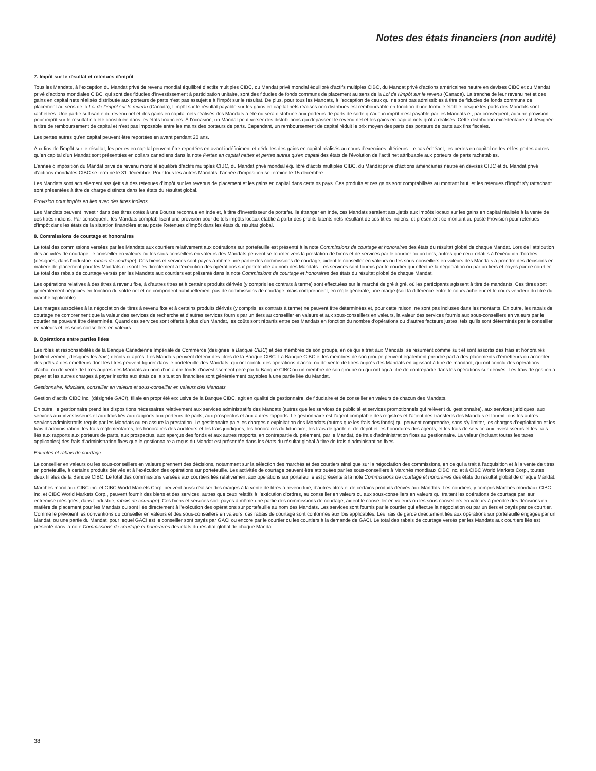Notes des états financiers (non audité)
7. Impôt sur le résultat et retenues d’impôt
Tous les Mandats, à l’exception du Mandat privé de revenu mondial équilibré d’actifs multiples CIBC, du Mandat privé mondial équilibré d’actifs multiples CIBC, du Mandat privé d’actions américaines neutre en devises CIBC et du Mandat privé d’actions mondiales CIBC, qui sont des fiducies d’investissement à participation unitaire, sont des fiducies de fonds communs de placement au sens de la Loi de l’impôt sur le revenu (Canada). La tranche de leur revenu net et des gains en capital nets réalisés distribuée aux porteurs de parts n’est pas assujettie à l’impôt sur le résultat. De plus, pour tous les Mandats, à l’exception de ceux qui ne sont pas admissibles à titre de fiducies de fonds communs de placement au sens de la Loi de l’impôt sur le revenu (Canada), l’impôt sur le résultat payable sur les gains en capital nets réalisés non distribués est remboursable en fonction d’une formule établie lorsque les parts des Mandats sont rachetées. Une partie suffisante du revenu net et des gains en capital nets réalisés des Mandats a été ou sera distribuée aux porteurs de parts de sorte qu’aucun impôt n’est payable par les Mandats et, par conséquent, aucune provision pour impôt sur le résultat n’a été constituée dans les états financiers. À l’occasion, un Mandat peut verser des distributions qui dépassent le revenu net et les gains en capital nets qu’il a réalisés. Cette distribution excédentaire est désignée à titre de remboursement de capital et n’est pas imposable entre les mains des porteurs de parts. Cependant, un remboursement de capital réduit le prix moyen des parts des porteurs de parts aux fins fiscales.
Les pertes autres qu’en capital peuvent être reportées en avant pendant 20 ans.
Aux fins de l’impôt sur le résultat, les pertes en capital peuvent être reportées en avant indéfiniment et déduites des gains en capital réalisés au cours d’exercices ultérieurs. Le cas échéant, les pertes en capital nettes et les pertes autres qu’en capital d’un Mandat sont présentées en dollars canadiens dans la note Pertes en capital nettes et pertes autres qu’en capital des états de l’évolution de l’actif net attribuable aux porteurs de parts rachetables.
L’année d’imposition du Mandat privé de revenu mondial équilibré d’actifs multiples CIBC, du Mandat privé mondial équilibré d’actifs multiples CIBC, du Mandat privé d’actions américaines neutre en devises CIBC et du Mandat privé d’actions mondiales CIBC se termine le 31 décembre. Pour tous les autres Mandats, l’année d’imposition se termine le 15 décembre.
Les Mandats sont actuellement assujettis à des retenues d’impôt sur les revenus de placement et les gains en capital dans certains pays. Ces produits et ces gains sont comptabilisés au montant brut, et les retenues d’impôt s’y rattachant sont présentées à titre de charge distincte dans les états du résultat global.
Provision pour impôts en lien avec des titres indiens
Les Mandats peuvent investir dans des titres cotés à une Bourse reconnue en Inde et, à titre d’investisseur de portefeuille étranger en Inde, ces Mandats seraient assujettis aux impôts locaux sur les gains en capital réalisés à la vente de ces titres indiens. Par conséquent, les Mandats comptabilisent une provision pour de tels impôts locaux établie à partir des profits latents nets résultant de ces titres indiens, et présentent ce montant au poste Provision pour retenues d’impôt dans les états de la situation financière et au poste Retenues d’impôt dans les états du résultat global.
8. Commissions de courtage et honoraires
Le total des commissions versées par les Mandats aux courtiers relativement aux opérations sur portefeuille est présenté à la note Commissions de courtage et honoraires des états du résultat global de chaque Mandat. Lors de l’attribution des activités de courtage, le conseiller en valeurs ou les sous-conseillers en valeurs des Mandats peuvent se tourner vers la prestation de biens et de services par le courtier ou un tiers, autres que ceux relatifs à l’exécution d’ordres (désignés, dans l’industrie, rabais de courtage). Ces biens et services sont payés à même une partie des commissions de courtage, aident le conseiller en valeurs ou les sous-conseillers en valeurs des Mandats à prendre des décisions en matière de placement pour les Mandats ou sont liés directement à l’exécution des opérations sur portefeuille au nom des Mandats. Les services sont fournis par le courtier qui effectue la négociation ou par un tiers et payés par ce courtier. Le total des rabais de courtage versés par les Mandats aux courtiers est présenté dans la note Commissions de courtage et honoraires des états du résultat global de chaque Mandat.
Les opérations relatives à des titres à revenu fixe, à d’autres titres et à certains produits dérivés (y compris les contrats à terme) sont effectuées sur le marché de gré à gré, où les participants agissent à titre de mandants. Ces titres sont généralement négociés en fonction du solde net et ne comportent habituellement pas de commissions de courtage, mais comprennent, en règle générale, une marge (soit la différence entre le cours acheteur et le cours vendeur du titre du marché applicable).
Les marges associées à la négociation de titres à revenu fixe et à certains produits dérivés (y compris les contrats à terme) ne peuvent être déterminées et, pour cette raison, ne sont pas incluses dans les montants. En outre, les rabais de courtage ne comprennent que la valeur des services de recherche et d’autres services fournis par un tiers au conseiller en valeurs et aux sous-conseillers en valeurs, la valeur des services fournis aux sous-conseillers en valeurs par le courtier ne pouvant être déterminée. Quand ces services sont offerts à plus d’un Mandat, les coûts sont répartis entre ces Mandats en fonction du nombre d’opérations ou d’autres facteurs justes, tels qu’ils sont déterminés par le conseiller en valeurs et les sous-conseillers en valeurs.
9. Opérations entre parties liées
Les rôles et responsabilités de la Banque Canadienne Impériale de Commerce (désignée la Banque CIBC) et des membres de son groupe, en ce qui a trait aux Mandats, se résument comme suit et sont assortis des frais et honoraires (collectivement, désignés les frais) décrits ci-après. Les Mandats peuvent détenir des titres de la Banque CIBC. La Banque CIBC et les membres de son groupe peuvent également prendre part à des placements d’émetteurs ou accorder des prêts à des émetteurs dont les titres peuvent figurer dans le portefeuille des Mandats, qui ont conclu des opérations d’achat ou de vente de titres auprès des Mandats en agissant à titre de mandant, qui ont conclu des opérations d’achat ou de vente de titres auprès des Mandats au nom d’un autre fonds d’investissement géré par la Banque CIBC ou un membre de son groupe ou qui ont agi à titre de contrepartie dans les opérations sur dérivés. Les frais de gestion à payer et les autres charges à payer inscrits aux états de la situation financière sont généralement payables à une partie liée du Mandat.
Gestionnaire, fiduciaire, conseiller en valeurs et sous-conseiller en valeurs des Mandats
Gestion d’actifs CIBC inc. (désignée GACI), filiale en propriété exclusive de la Banque CIBC, agit en qualité de gestionnaire, de fiduciaire et de conseiller en valeurs de chacun des Mandats.
En outre, le gestionnaire prend les dispositions nécessaires relativement aux services administratifs des Mandats (autres que les services de publicité et services promotionnels qui relèvent du gestionnaire), aux services juridiques, aux services aux investisseurs et aux frais liés aux rapports aux porteurs de parts, aux prospectus et aux autres rapports. Le gestionnaire est l’agent comptable des registres et l’agent des transferts des Mandats et fournit tous les autres services administratifs requis par les Mandats ou en assure la prestation. Le gestionnaire paie les charges d’exploitation des Mandats (autres que les frais des fonds) qui peuvent comprendre, sans s’y limiter, les charges d’exploitation et les frais d’administration; les frais réglementaires; les honoraires des auditeurs et les frais juridiques; les honoraires du fiduciaire, les frais de garde et de dépôt et les honoraires des agents; et les frais de service aux investisseurs et les frais liés aux rapports aux porteurs de parts, aux prospectus, aux aperçus des fonds et aux autres rapports, en contrepartie du paiement, par le Mandat, de frais d’administration fixes au gestionnaire. La valeur (incluant toutes les taxes applicables) des frais d’administration fixes que le gestionnaire a reçus du Mandat est présentée dans les états du résultat global à titre de frais d’administration fixes.
Ententes et rabais de courtage
Le conseiller en valeurs ou les sous-conseillers en valeurs prennent des décisions, notamment sur la sélection des marchés et des courtiers ainsi que sur la négociation des commissions, en ce qui a trait à l’acquisition et à la vente de titres en portefeuille, à certains produits dérivés et à l’exécution des opérations sur portefeuille. Les activités de courtage peuvent être attribuées par les sous-conseillers à Marchés mondiaux CIBC inc. et à CIBC World Markets Corp., toutes deux filiales de la Banque CIBC. Le total des commissions versées aux courtiers liés relativement aux opérations sur portefeuille est présenté à la note Commissions de courtage et honoraires des états du résultat global de chaque Mandat.
Marchés mondiaux CIBC inc. et CIBC World Markets Corp. peuvent aussi réaliser des marges à la vente de titres à revenu fixe, d’autres titres et de certains produits dérivés aux Mandats. Les courtiers, y compris Marchés mondiaux CIBC inc. et CIBC World Markets Corp., peuvent fournir des biens et des services, autres que ceux relatifs à l’exécution d’ordres, au conseiller en valeurs ou aux sous-conseillers en valeurs qui traitent les opérations de courtage par leur entremise (désignés, dans l’industrie, rabais de courtage). Ces biens et services sont payés à même une partie des commissions de courtage, aident le conseiller en valeurs ou les sous-conseillers en valeurs à prendre des décisions en matière de placement pour les Mandats ou sont liés directement à l’exécution des opérations sur portefeuille au nom des Mandats. Les services sont fournis par le courtier qui effectue la négociation ou par un tiers et payés par ce courtier. Comme le prévoient les conventions du conseiller en valeurs et des sous-conseillers en valeurs, ces rabais de courtage sont conformes aux lois applicables. Les frais de garde directement liés aux opérations sur portefeuille engagés par un Mandat, ou une partie du Mandat, pour lequel GACI est le conseiller sont payés par GACI ou encore par le courtier ou les courtiers à la demande de GACI. Le total des rabais de courtage versés par les Mandats aux courtiers liés est présenté dans la note Commissions de courtage et honoraires des états du résultat global de chaque Mandat.
38